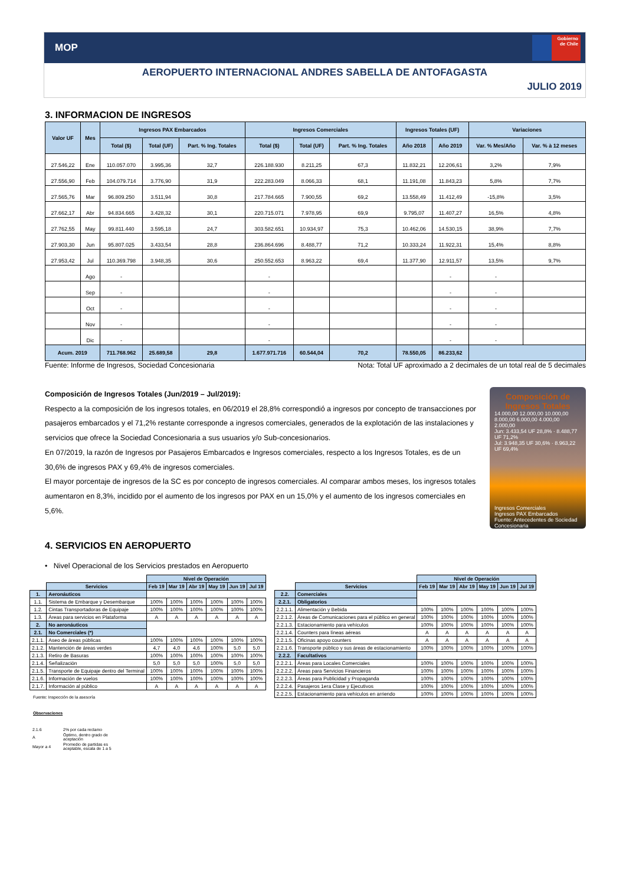MOP
Gobierno
de Chile
AEROPUERTO INTERNACIONAL ANDRES SABELLA DE ANTOFAGASTA
JULIO 2019
3. INFORMACION DE INGRESOS
| Valor UF | Mes | Ingresos PAX Embarcados | | | Ingresos Comerciales | | | Ingresos Totales (UF) | | Variaciones | |
| --- | --- | --- | --- | --- | --- | --- | --- | --- | --- | --- | --- |
| | | Total ($) | Total (UF) | Part. % Ing. Totales | Total ($) | Total (UF) | Part. % Ing. Totales | Año 2018 | Año 2019 | Var. % Mes/Año | Var. % à 12 meses |
| 27.546,22 | Ene | 110.057.070 | 3.995,36 | 32,7 | 226.188.930 | 8.211,25 | 67,3 | 11.832,21 | 12.206,61 | 3,2% | 7,9% |
| 27.556,90 | Feb | 104.079.714 | 3.776,90 | 31,9 | 222.283.049 | 8.066,33 | 68,1 | 11.191,08 | 11.843,23 | 5,8% | 7,7% |
| 27.565,76 | Mar | 96.809.250 | 3.511,94 | 30,8 | 217.784.665 | 7.900,55 | 69,2 | 13.558,49 | 11.412,49 | -15,8% | 3,5% |
| 27.662,17 | Abr | 94.834.665 | 3.428,32 | 30,1 | 220.715.071 | 7.978,95 | 69,9 | 9.795,07 | 11.407,27 | 16,5% | 4,8% |
| 27.762,55 | May | 99.811.440 | 3.595,18 | 24,7 | 303.582.651 | 10.934,97 | 75,3 | 10.462,06 | 14.530,15 | 38,9% | 7,7% |
| 27.903,30 | Jun | 95.807.025 | 3.433,54 | 28,8 | 236.864.696 | 8.488,77 | 71,2 | 10.333,24 | 11.922,31 | 15,4% | 8,8% |
| 27.953,42 | Jul | 110.369.798 | 3.948,35 | 30,6 | 250.552.653 | 8.963,22 | 69,4 | 11.377,90 | 12.911,57 | 13,5% | 9,7% |
| | Ago | - | | | - | | | | - | - | |
| | Sep | - | | | - | | | | - | - | |
| | Oct | - | | | - | | | | - | - | |
| | Nov | - | | | - | | | | - | - | |
| | Dic | - | | | - | | | | - | - | |
| Acum. 2019 | | 711.768.962 | 25.689,58 | 29,8 | 1.677.971.716 | 60.544,04 | 70,2 | 78.550,05 | 86.233,62 | | |
Fuente: Informe de Ingresos, Sociedad Concesionaria Nota: Total UF aproximado a 2 decimales de un total real de 5 decimales
Composición de Ingresos Totales (Jun/2019 – Jul/2019):
Respecto a la composición de los ingresos totales, en 06/2019 el 28,8% correspondió a ingresos por concepto de transacciones por pasajeros embarcados y el 71,2% restante corresponde a ingresos comerciales, generados de la explotación de las instalaciones y servicios que ofrece la Sociedad Concesionaria a sus usuarios y/o Sub-concesionarios.
En 07/2019, la razón de Ingresos por Pasajeros Embarcados e Ingresos comerciales, respecto a los Ingresos Totales, es de un 30,6% de ingresos PAX y 69,4% de ingresos comerciales.
El mayor porcentaje de ingresos de la SC es por concepto de ingresos comerciales. Al comparar ambos meses, los ingresos totales aumentaron en 8,3%, incidido por el aumento de los ingresos por PAX en un 15,0% y el aumento de los ingresos comerciales en 5,6%.
Composición de Ingresos Totales
14.000,00 12.000,00 10.000,00 8.000,00 6.000,00 4.000,00 2.000,00
Jun: 3.433,54 UF 28,8% · 8.488,77 UF 71,2%
Jul: 3.948,35 UF 30,6% · 8.963,22 UF 69,4%
Ingresos Comerciales
Ingresos PAX Embarcados Fuente: Antecedentes de Sociedad Concesionaria
4. SERVICIOS EN AEROPUERTO
• Nivel Operacional de los Servicios prestados en Aeropuerto
| | | Nivel de Operación | | | | | |
| | Servicios | Feb 19 | Mar 19 | Abr 19 | May 19 | Jun 19 | Jul 19 |
| 1. | Aeronáuticos | | | | | | |
| 1.1. | Sistema de Embarque y Desembarque | 100% | 100% | 100% | 100% | 100% | 100% |
| 1.2. | Cintas Transportadoras de Equipaje | 100% | 100% | 100% | 100% | 100% | 100% |
| 1.3. | Áreas para servicios en Plataforma | A | A | A | A | A | A |
| 2. | No aeronáuticos | | | | | | |
| 2.1. | No Comerciales (*) | | | | | | |
| 2.1.1. | Aseo de áreas públicas | 100% | 100% | 100% | 100% | 100% | 100% |
| 2.1.2. | Mantención de áreas verdes | 4,7 | 4,0 | 4,6 | 100% | 5,0 | 5,0 |
| 2.1.3. | Retiro de Basuras | 100% | 100% | 100% | 100% | 100% | 100% |
| 2.1.4. | Señalización | 5,0 | 5,0 | 5,0 | 100% | 5,0 | 5,0 |
| 2.1.5. | Transporte de Equipaje dentro del Terminal | 100% | 100% | 100% | 100% | 100% | 100% |
| 2.1.6. | Información de vuelos | 100% | 100% | 100% | 100% | 100% | 100% |
| 2.1.7. | Información al público | A | A | A | A | A | A |
Fuente: Inspección de la asesoría
Observaciones
| 2.1.6 | 2% por cada reclamo |
| A | Óptimo, dentro grado de aceptación |
| Mayor a 4 | Promedio de partidas es aceptable, escala de 1 a 5 |
| | | Nivel de Operación | | | | | |
| | Servicios | Feb 19 | Mar 19 | Abr 19 | May 19 | Jun 19 | Jul 19 |
| 2.2. | Comerciales | | | | | | |
| 2.2.1. | Obligatorios | | | | | | |
| 2.2.1.1. | Alimentación y Bebida | 100% | 100% | 100% | 100% | 100% | 100% |
| 2.2.1.2. | Áreas de Comunicaciones para el público en general | 100% | 100% | 100% | 100% | 100% | 100% |
| 2.2.1.3. | Estacionamiento para vehículos | 100% | 100% | 100% | 100% | 100% | 100% |
| 2.2.1.4. | Counters para líneas aéreas | A | A | A | A | A | A |
| 2.2.1.5. | Oficinas apoyo counters | A | A | A | A | A | A |
| 2.2.1.6. | Transporte público y sus áreas de estacionamiento | 100% | 100% | 100% | 100% | 100% | 100% |
| 2.2.2. | Facultativos | | | | | | |
| 2.2.2.1. | Áreas para Locales Comerciales | 100% | 100% | 100% | 100% | 100% | 100% |
| 2.2.2.2. | Áreas para Servicios Financieros | 100% | 100% | 100% | 100% | 100% | 100% |
| 2.2.2.3. | Áreas para Publicidad y Propaganda | 100% | 100% | 100% | 100% | 100% | 100% |
| 2.2.2.4. | Pasajeros 1era Clase y Ejecutivos | 100% | 100% | 100% | 100% | 100% | 100% |
| 2.2.2.5. | Estacionamiento para vehículos en arriendo | 100% | 100% | 100% | 100% | 100% | 100% |